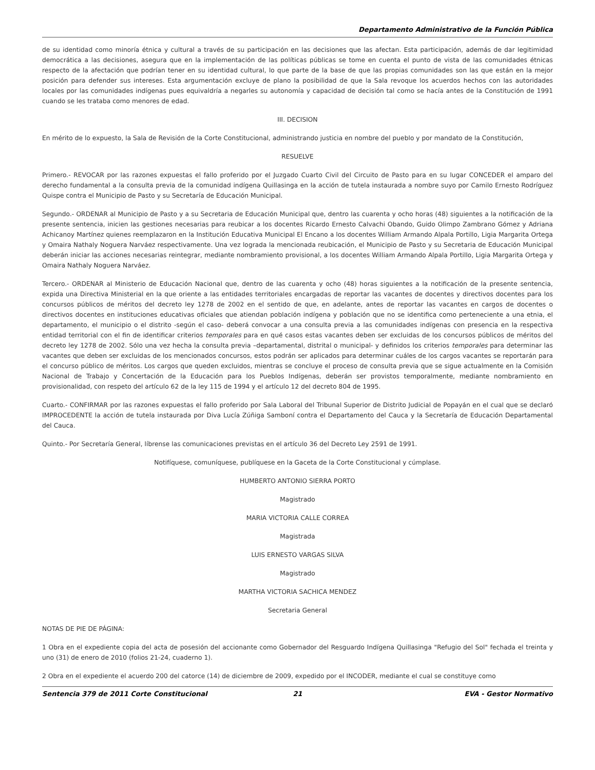Departamento Administrativo de la Función Pública
de su identidad como minoría étnica y cultural a través de su participación en las decisiones que las afectan. Esta participación, además de dar legitimidad democrática a las decisiones, asegura que en la implementación de las políticas públicas se tome en cuenta el punto de vista de las comunidades étnicas respecto de la afectación que podrían tener en su identidad cultural, lo que parte de la base de que las propias comunidades son las que están en la mejor posición para defender sus intereses. Esta argumentación excluye de plano la posibilidad de que la Sala revoque los acuerdos hechos con las autoridades locales por las comunidades indígenas pues equivaldría a negarles su autonomía y capacidad de decisión tal como se hacía antes de la Constitución de 1991 cuando se les trataba como menores de edad.
III. DECISION
En mérito de lo expuesto, la Sala de Revisión de la Corte Constitucional, administrando justicia en nombre del pueblo y por mandato de la Constitución,
RESUELVE
Primero.- REVOCAR por las razones expuestas el fallo proferido por el Juzgado Cuarto Civil del Circuito de Pasto para en su lugar CONCEDER el amparo del derecho fundamental a la consulta previa de la comunidad indígena Quillasinga en la acción de tutela instaurada a nombre suyo por Camilo Ernesto Rodríguez Quispe contra el Municipio de Pasto y su Secretaría de Educación Municipal.
Segundo.- ORDENAR al Municipio de Pasto y a su Secretaria de Educación Municipal que, dentro las cuarenta y ocho horas (48) siguientes a la notificación de la presente sentencia, inicien las gestiones necesarias para reubicar a los docentes Ricardo Ernesto Calvachi Obando, Guido Olimpo Zambrano Gómez y Adriana Achicanoy Martínez quienes reemplazaron en la Institución Educativa Municipal El Encano a los docentes William Armando Alpala Portillo, Ligia Margarita Ortega y Omaira Nathaly Noguera Narváez respectivamente. Una vez lograda la mencionada reubicación, el Municipio de Pasto y su Secretaria de Educación Municipal deberán iniciar las acciones necesarias reintegrar, mediante nombramiento provisional, a los docentes William Armando Alpala Portillo, Ligia Margarita Ortega y Omaira Nathaly Noguera Narváez.
Tercero.- ORDENAR al Ministerio de Educación Nacional que, dentro de las cuarenta y ocho (48) horas siguientes a la notificación de la presente sentencia, expida una Directiva Ministerial en la que oriente a las entidades territoriales encargadas de reportar las vacantes de docentes y directivos docentes para los concursos públicos de méritos del decreto ley 1278 de 2002 en el sentido de que, en adelante, antes de reportar las vacantes en cargos de docentes o directivos docentes en instituciones educativas oficiales que atiendan población indígena y población que no se identifica como perteneciente a una etnia, el departamento, el municipio o el distrito -según el caso- deberá convocar a una consulta previa a las comunidades indígenas con presencia en la respectiva entidad territorial con el fin de identificar criterios temporales para en qué casos estas vacantes deben ser excluidas de los concursos públicos de méritos del decreto ley 1278 de 2002. Sólo una vez hecha la consulta previa –departamental, distrital o municipal- y definidos los criterios temporales para determinar las vacantes que deben ser excluidas de los mencionados concursos, estos podrán ser aplicados para determinar cuáles de los cargos vacantes se reportarán para el concurso público de méritos. Los cargos que queden excluidos, mientras se concluye el proceso de consulta previa que se sigue actualmente en la Comisión Nacional de Trabajo y Concertación de la Educación para los Pueblos Indígenas, deberán ser provistos temporalmente, mediante nombramiento en provisionalidad, con respeto del artículo 62 de la ley 115 de 1994 y el artículo 12 del decreto 804 de 1995.
Cuarto.- CONFIRMAR por las razones expuestas el fallo proferido por Sala Laboral del Tribunal Superior de Distrito Judicial de Popayán en el cual que se declaró IMPROCEDENTE la acción de tutela instaurada por Diva Lucía Zúñiga Samboní contra el Departamento del Cauca y la Secretaría de Educación Departamental del Cauca.
Quinto.- Por Secretaría General, líbrense las comunicaciones previstas en el artículo 36 del Decreto Ley 2591 de 1991.
Notifíquese, comuníquese, publíquese en la Gaceta de la Corte Constitucional y cúmplase.
HUMBERTO ANTONIO SIERRA PORTO
Magistrado
MARIA VICTORIA CALLE CORREA
Magistrada
LUIS ERNESTO VARGAS SILVA
Magistrado
MARTHA VICTORIA SACHICA MENDEZ
Secretaria General
NOTAS DE PIE DE PÁGINA:
1 Obra en el expediente copia del acta de posesión del accionante como Gobernador del Resguardo Indígena Quillasinga "Refugio del Sol" fechada el treinta y uno (31) de enero de 2010 (folios 21-24, cuaderno 1).
2 Obra en el expediente el acuerdo 200 del catorce (14) de diciembre de 2009, expedido por el INCODER, mediante el cual se constituye como
Sentencia 379 de 2011 Corte Constitucional
21 EVA - Gestor Normativo